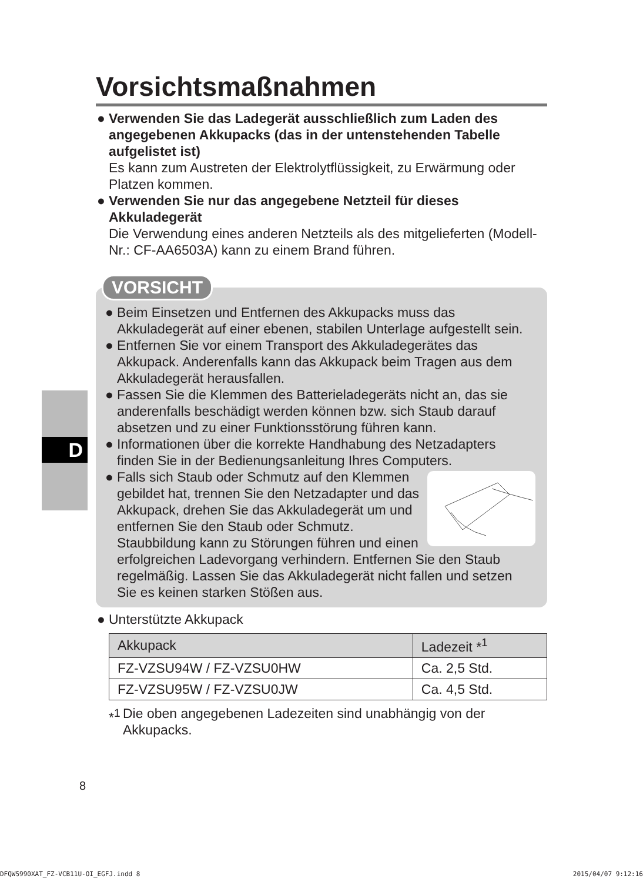D
Vorsichtsmaßnahmen
● Verwenden Sie das Ladegerät ausschließlich zum Laden des angegebenen Akkupacks (das in der untenstehenden Tabelle aufgelistet ist)
Es kann zum Austreten der Elektrolytflüssigkeit, zu Erwärmung oder Platzen kommen.
● Verwenden Sie nur das angegebene Netzteil für dieses Akkuladegerät
Die Verwendung eines anderen Netzteils als des mitgelieferten (Modell-Nr.: CF-AA6503A) kann zu einem Brand führen.
VORSICHT
● Beim Einsetzen und Entfernen des Akkupacks muss das Akkuladegerät auf einer ebenen, stabilen Unterlage aufgestellt sein.
● Entfernen Sie vor einem Transport des Akkuladegerätes das Akkupack. Anderenfalls kann das Akkupack beim Tragen aus dem Akkuladegerät herausfallen.
● Fassen Sie die Klemmen des Batterieladegeräts nicht an, das sie anderenfalls beschädigt werden können bzw. sich Staub darauf absetzen und zu einer Funktionsstörung führen kann.
● Informationen über die korrekte Handhabung des Netzadapters finden Sie in der Bedienungsanleitung Ihres Computers.
● Falls sich Staub oder Schmutz auf den Klemmen gebildet hat, trennen Sie den Netzadapter und das Akkupack, drehen Sie das Akkuladegerät um und entfernen Sie den Staub oder Schmutz. Staubbildung kann zu Störungen führen und einen erfolgreichen Ladevorgang verhindern. Entfernen Sie den Staub regelmäßig. Lassen Sie das Akkuladegerät nicht fallen und setzen Sie es keinen starken Stößen aus.
● Unterstützte Akkupack
| Akkupack | Ladezeit *<sup>1</sup> |
| --- | --- |
| FZ-VZSU94W / FZ-VZSU0HW | Ca. 2,5 Std. |
| FZ-VZSU95W / FZ-VZSU0JW | Ca. 4,5 Std. |
*<sup>1</sup> Die oben angegebenen Ladezeiten sind unabhängig von der Akkupacks.
8
DFQW5990XAT_FZ-VCB11U-OI_EGFJ.indd 8 2015/04/07 9:12:16